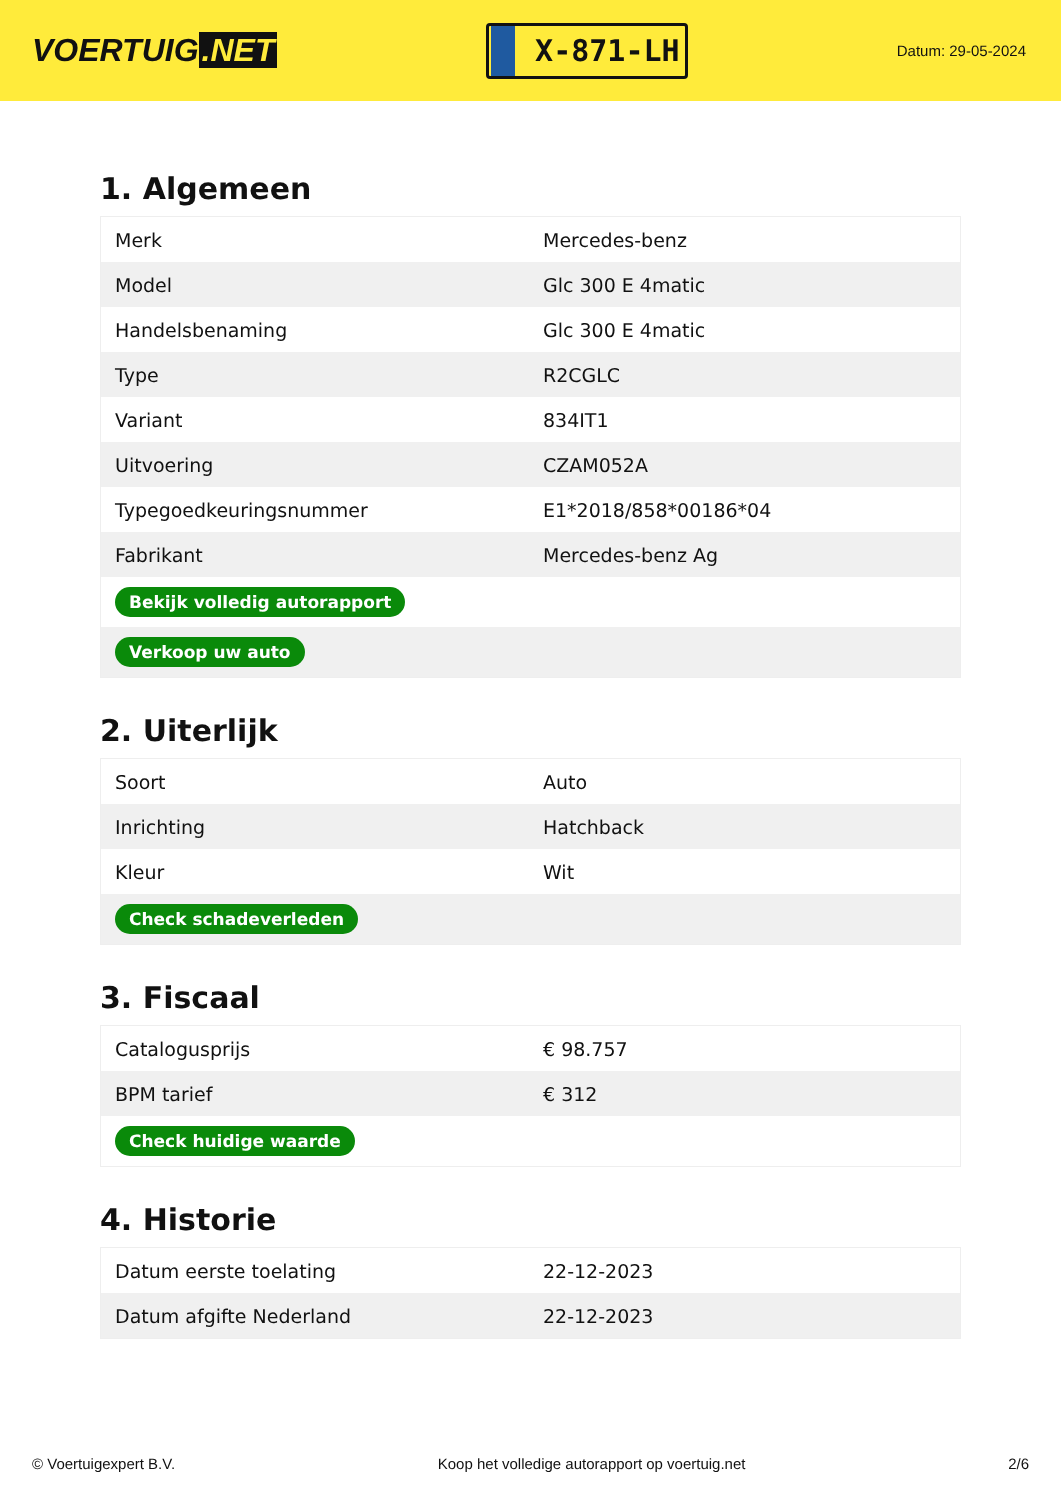VOERTUIG.NET
X-871-LH
Datum: 29-05-2024
1. Algemeen
| Merk | Mercedes-benz |
| Model | Glc 300 E 4matic |
| Handelsbenaming | Glc 300 E 4matic |
| Type | R2CGLC |
| Variant | 834IT1 |
| Uitvoering | CZAM052A |
| Typegoedkeuringsnummer | E1*2018/858*00186*04 |
| Fabrikant | Mercedes-benz Ag |
| Bekijk volledig autorapport | |
| Verkoop uw auto | |
2. Uiterlijk
| Soort | Auto |
| Inrichting | Hatchback |
| Kleur | Wit |
| Check schadeverleden | |
3. Fiscaal
| Catalogusprijs | € 98.757 |
| BPM tarief | € 312 |
| Check huidige waarde | |
4. Historie
| Datum eerste toelating | 22-12-2023 |
| Datum afgifte Nederland | 22-12-2023 |
© Voertuigexpert B.V. Koop het volledige autorapport op voertuig.net 2/6